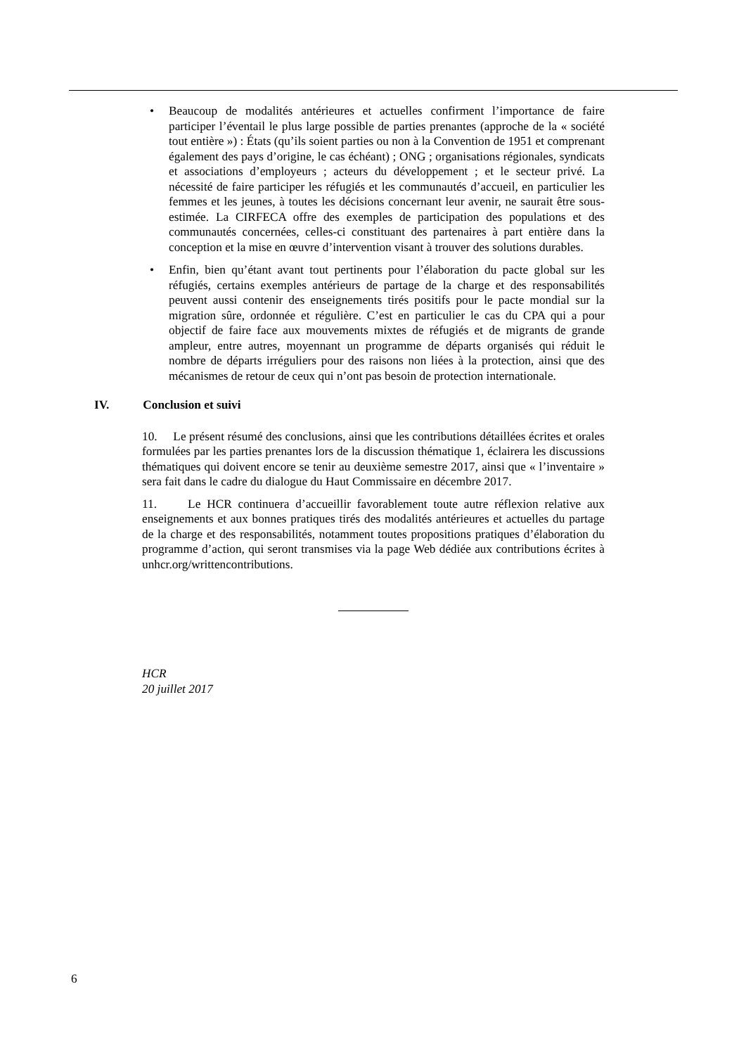• Beaucoup de modalités antérieures et actuelles confirment l’importance de faire participer l’éventail le plus large possible de parties prenantes (approche de la « société tout entière ») : États (qu’ils soient parties ou non à la Convention de 1951 et comprenant également des pays d’origine, le cas échéant) ; ONG ; organisations régionales, syndicats et associations d’employeurs ; acteurs du développement ; et le secteur privé. La nécessité de faire participer les réfugiés et les communautés d’accueil, en particulier les femmes et les jeunes, à toutes les décisions concernant leur avenir, ne saurait être sous-estimée. La CIRFECA offre des exemples de participation des populations et des communautés concernées, celles-ci constituant des partenaires à part entière dans la conception et la mise en œuvre d’intervention visant à trouver des solutions durables.
• Enfin, bien qu’étant avant tout pertinents pour l’élaboration du pacte global sur les réfugiés, certains exemples antérieurs de partage de la charge et des responsabilités peuvent aussi contenir des enseignements tirés positifs pour le pacte mondial sur la migration sûre, ordonnée et régulière. C’est en particulier le cas du CPA qui a pour objectif de faire face aux mouvements mixtes de réfugiés et de migrants de grande ampleur, entre autres, moyennant un programme de départs organisés qui réduit le nombre de départs irréguliers pour des raisons non liées à la protection, ainsi que des mécanismes de retour de ceux qui n’ont pas besoin de protection internationale.
IV. Conclusion et suivi
10. Le présent résumé des conclusions, ainsi que les contributions détaillées écrites et orales formulées par les parties prenantes lors de la discussion thématique 1, éclairera les discussions thématiques qui doivent encore se tenir au deuxième semestre 2017, ainsi que « l’inventaire » sera fait dans le cadre du dialogue du Haut Commissaire en décembre 2017.
11. Le HCR continuera d’accueillir favorablement toute autre réflexion relative aux enseignements et aux bonnes pratiques tirés des modalités antérieures et actuelles du partage de la charge et des responsabilités, notamment toutes propositions pratiques d’élaboration du programme d’action, qui seront transmises via la page Web dédiée aux contributions écrites à unhcr.org/writtencontributions.
HCR
20 juillet 2017
6